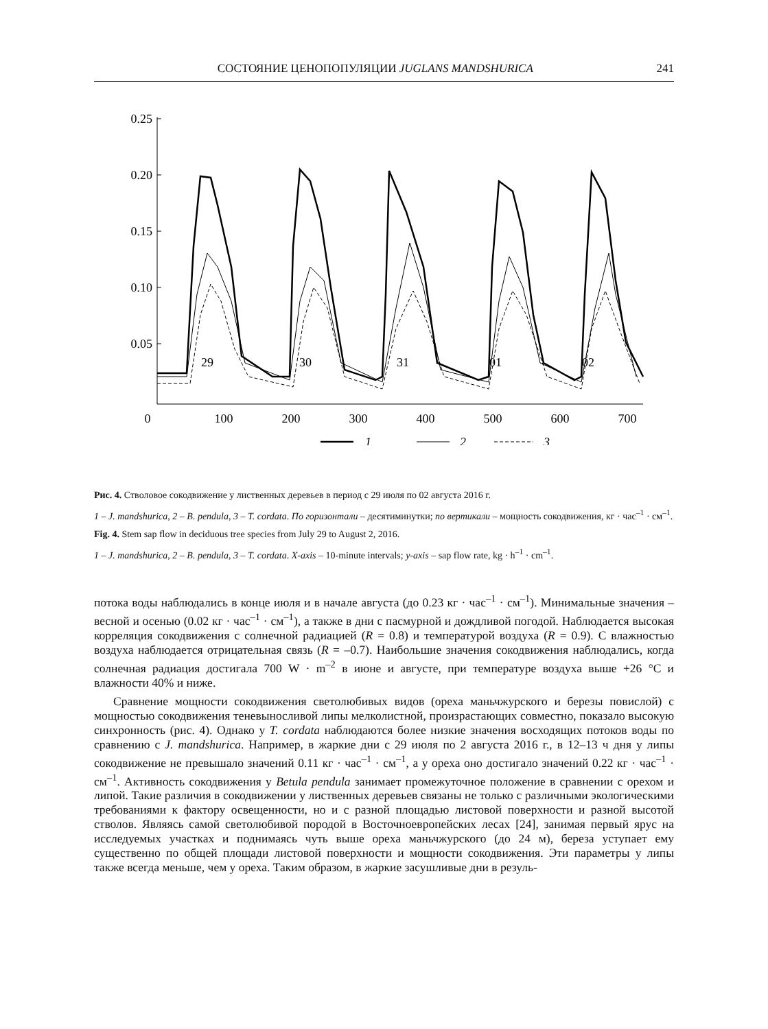СОСТОЯНИЕ ЦЕНОПОПУЛЯЦИИ JUGLANS MANDSHURICA 241
0.25
0.20
0.15
0.10
0.05
0
100
200
300
400
500
600
700
29
30
31
01
02
1
2
3
Рис. 4. Стволовое сокодвижение у лиственных деревьев в период с 29 июля по 02 августа 2016 г.
1 – J. mandshurica, 2 – B. pendula, 3 – T. cordata. По горизонтали – десятиминутки; по вертикали – мощность сокодвижения, кг · час<sup>–1</sup> · см<sup>–1</sup>.
Fig. 4. Stem sap flow in deciduous tree species from July 29 to August 2, 2016.
1 – J. mandshurica, 2 – B. pendula, 3 – T. cordata. X-axis – 10-minute intervals; y-axis – sap flow rate, kg · h<sup>–1</sup> · cm<sup>–1</sup>.
потока воды наблюдались в конце июля и в начале августа (до 0.23 кг · час<sup>–1</sup> · см<sup>–1</sup>). Минимальные значения – весной и осенью (0.02 кг · час<sup>–1</sup> · см<sup>–1</sup>), а также в дни с пасмурной и дождливой погодой. Наблюдается высокая корреляция сокодвижения с солнечной радиацией (R = 0.8) и температурой воздуха (R = 0.9). С влажностью воздуха наблюдается отрицательная связь (R = –0.7). Наибольшие значения сокодвижения наблюдались, когда солнечная радиация достигала 700 W · m<sup>–2</sup> в июне и августе, при температуре воздуха выше +26 °С и влажности 40% и ниже.
Сравнение мощности сокодвижения светолюбивых видов (ореха маньчжурского и березы повислой) с мощностью сокодвижения теневыносливой липы мелколистной, произрастающих совместно, показало высокую синхронность (рис. 4). Однако у T. cordata наблюдаются более низкие значения восходящих потоков воды по сравнению с J. mandshurica. Например, в жаркие дни с 29 июля по 2 августа 2016 г., в 12–13 ч дня у липы сокодвижение не превышало значений 0.11 кг · час<sup>–1</sup> · см<sup>–1</sup>, а у ореха оно достигало значений 0.22 кг · час<sup>–1</sup> · см<sup>–1</sup>. Активность сокодвижения у Betula pendula занимает промежуточное положение в сравнении с орехом и липой. Такие различия в сокодвижении у лиственных деревьев связаны не только с различными экологическими требованиями к фактору освещенности, но и с разной площадью листовой поверхности и разной высотой стволов. Являясь самой светолюбивой породой в Восточноевропейских лесах [24], занимая первый ярус на исследуемых участках и поднимаясь чуть выше ореха маньчжурского (до 24 м), береза уступает ему существенно по общей площади листовой поверхности и мощности сокодвижения. Эти параметры у липы также всегда меньше, чем у ореха. Таким образом, в жаркие засушливые дни в резуль-